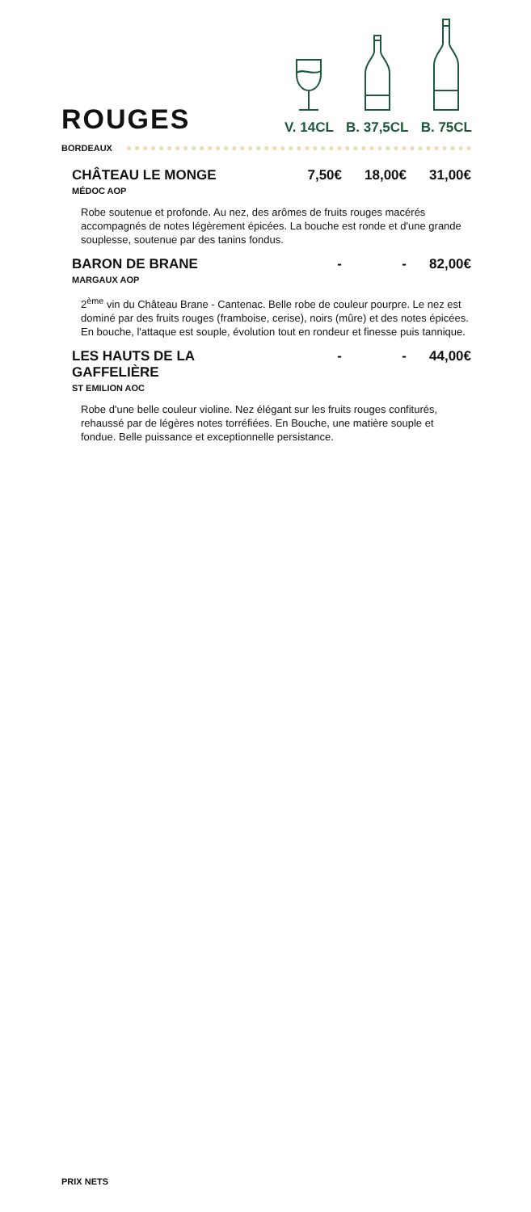ROUGES
V. 14CL
B. 37,5CL
B. 75CL
BORDEAUX
CHÂTEAU LE MONGE 7,50€ 18,00€ 31,00€
MÉDOC AOP
Robe soutenue et profonde. Au nez, des arômes de fruits rouges macérés accompagnés de notes légèrement épicées. La bouche est ronde et d'une grande souplesse, soutenue par des tanins fondus.
BARON DE BRANE - - 82,00€
MARGAUX AOP
2<sup>ème</sup> vin du Château Brane - Cantenac. Belle robe de couleur pourpre. Le nez est dominé par des fruits rouges (framboise, cerise), noirs (mûre) et des notes épicées. En bouche, l'attaque est souple, évolution tout en rondeur et finesse puis tannique.
LES HAUTS DE LA GAFFELIÈRE - - 44,00€
ST EMILION AOC
Robe d'une belle couleur violine. Nez élégant sur les fruits rouges confiturés, rehaussé par de légères notes torréfiées. En Bouche, une matière souple et fondue. Belle puissance et exceptionnelle persistance.
PRIX NETS